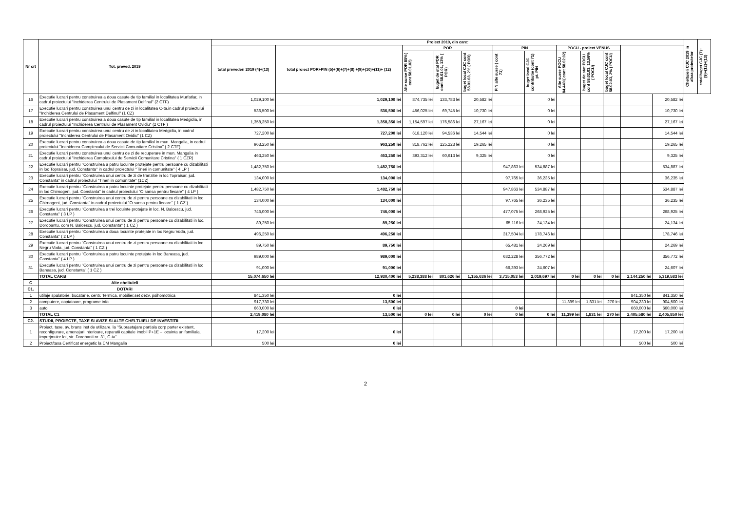| Nr crt | Tot. preved. 2019 | Proiect 2019, din care: | | | | | | | | | | | | Cheltuieli CJC 2019 in afara proiectelor | total buget CJC (7)+(9)+(12)+(13) |
| --- | --- | --- | --- | --- | --- | --- | --- | --- | --- | --- | --- | --- | --- | --- | --- |
| | | total prevederi 2019 (4)+(13) | total proiect POR+PIN (5)+(6)+(7)+(8) +(9)+(10)+(11)+ (12) | POR | | | PIN | | POCU - proiect VENUS | | | | | | |
| | | | | Alte surse POR 85%( cont 58.01.02) | buget de stat POR cont 58.01.01, 13% ( POR) | buget local CJC cont 58.01.03, 2% ( POR) | PIN alte surse ( cont 71) | buget local CJC contributie (cont 71) pt. PIN | Alte surse POCU 84,44%( cont 58.02.02) | buget de stat POCU cont 58.02.01, 13,56% ( POCU) | buget local CJC cont 58.02.03, 2% ( POCU) | | | | |
| 16 | Executie lucrari pentru construirea a doua casute de tip familial in localitatea Murfatlar, in cadrul proiectului "Inchiderea Centrului de Plasament Delfinul" (2 CTF) | 1,029,100 lei | 1,029,100 lei | 874,735 lei | 133,783 lei | 20,582 lei | | 0 lei | | | | | 20,582 lei | | |
| 17 | Executie lucrari pentru construirea unui centru de zi in localitatea C-ta,in cadrul proiectului "Inchiderea Centrului de Plasament Delfinul" (1 CZ) | 536,500 lei | 536,500 lei | 456,025 lei | 69,745 lei | 10,730 lei | | 0 lei | | | | | 10,730 lei | | |
| 18 | Executie lucrari pentru construirea a doua casute de tip familial in localitatea Medgidia, in cadrul proiectului "Inchiderea Centrului de Plasament Ovidiu" (2 CTF ) | 1,358,350 lei | 1,358,350 lei | 1,154,597 lei | 176,586 lei | 27,167 lei | | 0 lei | | | | | 27,167 lei | | |
| 19 | Executie lucrari pentru construirea unui centru de zi in localitatea Medgidia, in cadrul proiectului "Inchiderea Centrului de Plasament Ovidiu" (1 CZ) | 727,200 lei | 727,200 lei | 618,120 lei | 94,536 lei | 14,544 lei | | 0 lei | | | | | 14,544 lei | | |
| 20 | Executie lucrari pentru construirea a doua casute de tip familial in mun. Mangalia, in cadrul proiectului "Inchiderea Complexului de Servicii Comunitare Cristina" ( 2 CTF) | 963,250 lei | 963,250 lei | 818,762 lei | 125,223 lei | 19,265 lei | | 0 lei | | | | | 19,265 lei | | |
| 21 | Executie lucrari pentru construirea unui centru de zi de recuperare in mun. Mangalia in cadrul proiectului "Inchiderea Complexului de Servicii Comunitare Cristina" ( 1 CZR) | 463,250 lei | 463,250 lei | 393,312 lei | 60,613 lei | 9,325 lei | | 0 lei | | | | | 9,325 lei | | |
| 22 | Executie lucrari pentru "Construirea a patru locuinte protejate pentru persoane cu dizabilitati in loc Topraisar, jud. Constanta" in cadrul proiectului "Tineri in comunitate" ( 4 LP ) | 1,482,750 lei | 1,482,750 lei | | | | 947,863 lei | 534,887 lei | | | | | 534,887 lei | | |
| 23 | Executie lucrari pentru "Construirea unui centru de zi de tranzitie in loc Topraisar, jud. Constanta" in cadrul proiectului "Tineri in comunitate" (1CZ) | 134,000 lei | 134,000 lei | | | | 97,765 lei | 36,235 lei | | | | | 36,235 lei | | |
| 24 | Executie lucrari pentru "Construirea a patru locuinte protejate pentru persoane cu dizabilitati in loc Chirnogeni, jud. Constanta" in cadrul proiectului "O sansa pentru fiecare" ( 4 LP ) | 1,482,750 lei | 1,482,750 lei | | | | 947,863 lei | 534,887 lei | | | | | 534,887 lei | | |
| 25 | Executie lucrari pentru "Construirea unui centru de zi pentru persoane cu dizabilitati in loc Chirnogeni, jud. Constanta" in cadrul proiectului "O sansa pentru fiecare" ( 1 CZ ) | 134,000 lei | 134,000 lei | | | | 97,765 lei | 36,235 lei | | | | | 36,235 lei | | |
| 26 | Executie lucrari pentru "Construirea a trei locuinte protejate in loc. N. Balcescu, jud. Constanta" ( 3 LP ) | 746,000 lei | 746,000 lei | | | | 477,075 lei | 268,925 lei | | | | | 268,925 lei | | |
| 27 | Executie lucrari pentru "Construirea unui centru de zi pentru persoane cu dizabilitati in loc. Dorobantu, com N. Balcescu, jud. Constanta" ( 1 CZ ) | 89,250 lei | 89,250 lei | | | | 65,116 lei | 24,134 lei | | | | | 24,134 lei | | |
| 28 | Executie lucrari pentru "Construirea a doua locuinte protejate in loc Negru Voda, jud. Constanta" ( 2 LP ) | 496,250 lei | 496,250 lei | | | | 317,504 lei | 178,746 lei | | | | | 178,746 lei | | |
| 29 | Executie lucrari pentru "Construirea unui centru de zi pentru persoane cu dizabilitati in loc Negru Voda, jud. Constanta" ( 1 CZ ) | 89,750 lei | 89,750 lei | | | | 65,481 lei | 24,269 lei | | | | | 24,269 lei | | |
| 30 | Executie lucrari pentru "Construirea a patru locuinte protejate in loc Baneasa, jud. Constanta" ( 4 LP ) | 989,000 lei | 989,000 lei | | | | 632,228 lei | 356,772 lei | | | | | 356,772 lei | | |
| 31 | Executie lucrari pentru "Construirea unui centru de zi pentru persoane cu dizabilitati in loc Baneasa, jud. Constanta" ( 1 CZ ) | 91,000 lei | 91,000 lei | | | | 66,393 lei | 24,607 lei | | | | | 24,607 lei | | |
| | TOTAL CAP.B | 15,074,650 lei | 12,930,400 lei | 5,238,388 lei | 801,626 lei | 1,155,636 lei | 3,715,053 lei | 2,019,697 lei | 0 lei | 0 lei | 0 lei | 2,144,250 lei | 5,319,583 lei | | |
| C | Alte cheltuieli | | | | | | | | | | | | | | |
| C1. | DOTARI | | | | | | | | | | | | | | |
| 1 | utilaje spalatorie, bucatarie, centr. Termica, mobilier,set dezv. psihomotrica | 841,350 lei | 0 lei | | | | | | | | | 841,350 lei | 841,350 lei | | |
| 2 | computere, copiatoare, programe info | 917,730 lei | 13,500 lei | | | | | | 11,399 lei | 1,831 lei | 270 lei | 904,230 lei | 904,500 lei | | |
| 3 | auto | 660,000 lei | 0 lei | | | | 0 lei | | | | | 660,000 lei | 660,000 lei | | |
| | TOTAL C1 | 2,419,080 lei | 13,500 lei | 0 lei | 0 lei | 0 lei | 0 lei | 0 lei | 11,399 lei | 1,831 lei | 270 lei | 2,405,580 lei | 2,405,850 lei | | |
| C2. | STUDII, PROIECTE, TAXE SI AVIZE SI ALTE CHELTUIELI DE INVESTITII | | | | | | | | | | | | | | |
| 1 | Proiect, taxe, av. brans inst de utilizare. la "Supraetajare partiala corp parter existent, reconfigurare, amenajari interioare, reparatii capitale imobil P+1E – locuinta unifamiliala, imprejmuire lot, str. Dorobanti nr. 31, C-ta". | 17,200 lei | 0 lei | | | | | | | | | 17,200 lei | 17,200 lei | | |
| 2 | Proiect/taxa Certificat energetic la CM Mangalia | 500 lei | 0 lei | | | | | | | | | 500 lei | 500 lei | | |
2